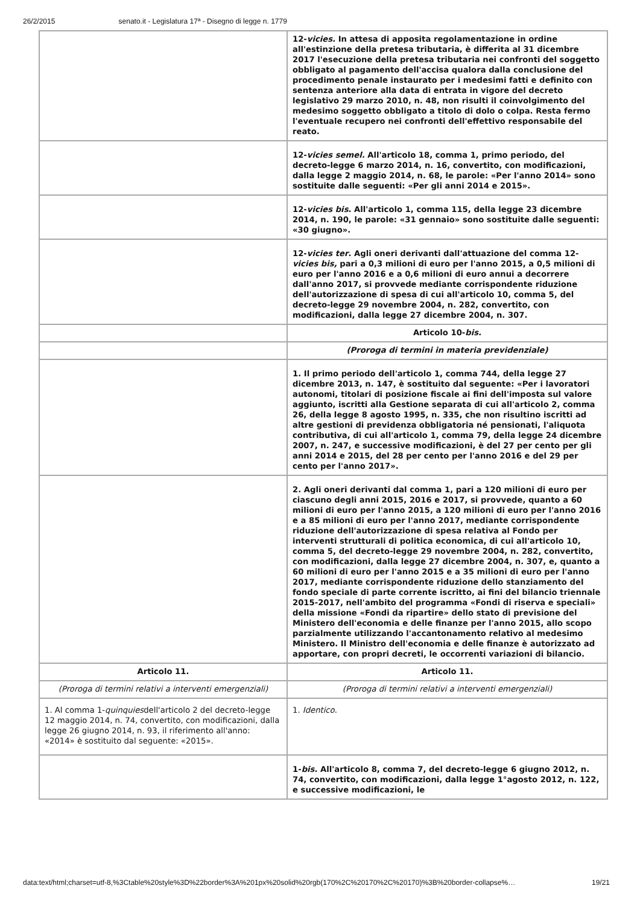26/2/2015 senato.it - Legislatura 17ª - Disegno di legge n. 1779
| | 12- vicies. In attesa di apposita regolamentazione in ordine all'estinzione della pretesa tributaria, è differita al 31 dicembre 2017 l'esecuzione della pretesa tributaria nei confronti del soggetto obbligato al pagamento dell'accisa qualora dalla conclusione del procedimento penale instaurato per i medesimi fatti e definito con sentenza anteriore alla data di entrata in vigore del decreto legislativo 29 marzo 2010, n. 48, non risulti il coinvolgimento del medesimo soggetto obbligato a titolo di dolo o colpa. Resta fermo l'eventuale recupero nei confronti dell'effettivo responsabile del reato. |
| | 12- vicies semel. All'articolo 18, comma 1, primo periodo, del decreto-legge 6 marzo 2014, n. 16, convertito, con modificazioni, dalla legge 2 maggio 2014, n. 68, le parole: «Per l'anno 2014» sono sostituite dalle seguenti: «Per gli anni 2014 e 2015». |
| | 12- vicies bis . All'articolo 1, comma 115, della legge 23 dicembre 2014, n. 190, le parole: «31 gennaio» sono sostituite dalle seguenti: «30 giugno». |
| | 12- vicies ter . Agli oneri derivanti dall'attuazione del comma 12- vicies bis, pari a 0,3 milioni di euro per l'anno 2015, a 0,5 milioni di euro per l'anno 2016 e a 0,6 milioni di euro annui a decorrere dall'anno 2017, si provvede mediante corrispondente riduzione dell'autorizzazione di spesa di cui all'articolo 10, comma 5, del decreto-legge 29 novembre 2004, n. 282, convertito, con modificazioni, dalla legge 27 dicembre 2004, n. 307. |
| | Articolo 10- bis. |
| | (Proroga di termini in materia previdenziale) |
| | 1. Il primo periodo dell'articolo 1, comma 744, della legge 27 dicembre 2013, n. 147, è sostituito dal seguente: «Per i lavoratori autonomi, titolari di posizione fiscale ai fini dell'imposta sul valore aggiunto, iscritti alla Gestione separata di cui all'articolo 2, comma 26, della legge 8 agosto 1995, n. 335, che non risultino iscritti ad altre gestioni di previdenza obbligatoria né pensionati, l'aliquota contributiva, di cui all'articolo 1, comma 79, della legge 24 dicembre 2007, n. 247, e successive modificazioni, è del 27 per cento per gli anni 2014 e 2015, del 28 per cento per l'anno 2016 e del 29 per cento per l'anno 2017». |
| | 2. Agli oneri derivanti dal comma 1, pari a 120 milioni di euro per ciascuno degli anni 2015, 2016 e 2017, si provvede, quanto a 60 milioni di euro per l'anno 2015, a 120 milioni di euro per l'anno 2016 e a 85 milioni di euro per l'anno 2017, mediante corrispondente riduzione dell'autorizzazione di spesa relativa al Fondo per interventi strutturali di politica economica, di cui all'articolo 10, comma 5, del decreto-legge 29 novembre 2004, n. 282, convertito, con modificazioni, dalla legge 27 dicembre 2004, n. 307, e, quanto a 60 milioni di euro per l'anno 2015 e a 35 milioni di euro per l'anno 2017, mediante corrispondente riduzione dello stanziamento del fondo speciale di parte corrente iscritto, ai fini del bilancio triennale 2015-2017, nell'ambito del programma «Fondi di riserva e speciali» della missione «Fondi da ripartire» dello stato di previsione del Ministero dell'economia e delle finanze per l'anno 2015, allo scopo parzialmente utilizzando l'accantonamento relativo al medesimo Ministero. Il Ministro dell'economia e delle finanze è autorizzato ad apportare, con propri decreti, le occorrenti variazioni di bilancio. |
| Articolo 11. | Articolo 11. |
| (Proroga di termini relativi a interventi emergenziali) | (Proroga di termini relativi a interventi emergenziali) |
| 1. Al comma 1- quinquies dell'articolo 2 del decreto-legge 12 maggio 2014, n. 74, convertito, con modificazioni, dalla legge 26 giugno 2014, n. 93, il riferimento all'anno: «2014» è sostituito dal seguente: «2015». | 1. Identico . |
| | 1- bis . All'articolo 8, comma 7, del decreto-legge 6 giugno 2012, n. 74, convertito, con modificazioni, dalla legge 1°agosto 2012, n. 122, e successive modificazioni, le |
data:text/html;charset=utf-8,%3Ctable%20style%3D%22border%3A%201px%20solid%20rgb(170%2C%20170%2C%20170)%3B%20border-collapse%… 19/21